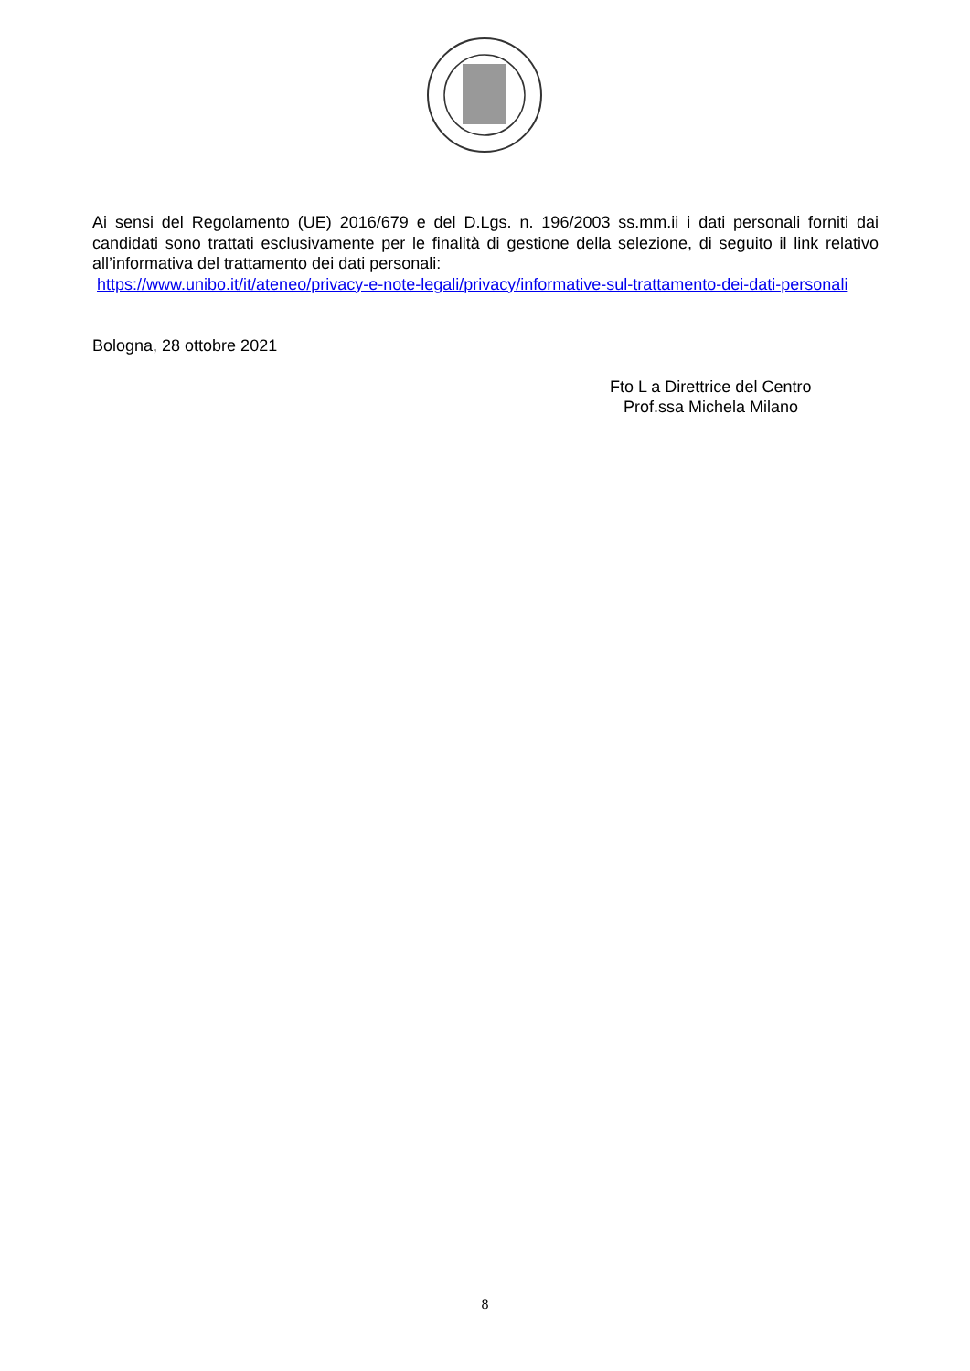Ai sensi del Regolamento (UE) 2016/679 e del D.Lgs. n. 196/2003 ss.mm.ii i dati personali forniti dai candidati sono trattati esclusivamente per le finalità di gestione della selezione, di seguito il link relativo all’informativa del trattamento dei dati personali:
https://www.unibo.it/it/ateneo/privacy-e-note-legali/privacy/informative-sul-trattamento-dei-dati-personali
Bologna, 28 ottobre 2021
Fto L a Direttrice del Centro
Prof.ssa Michela Milano
8